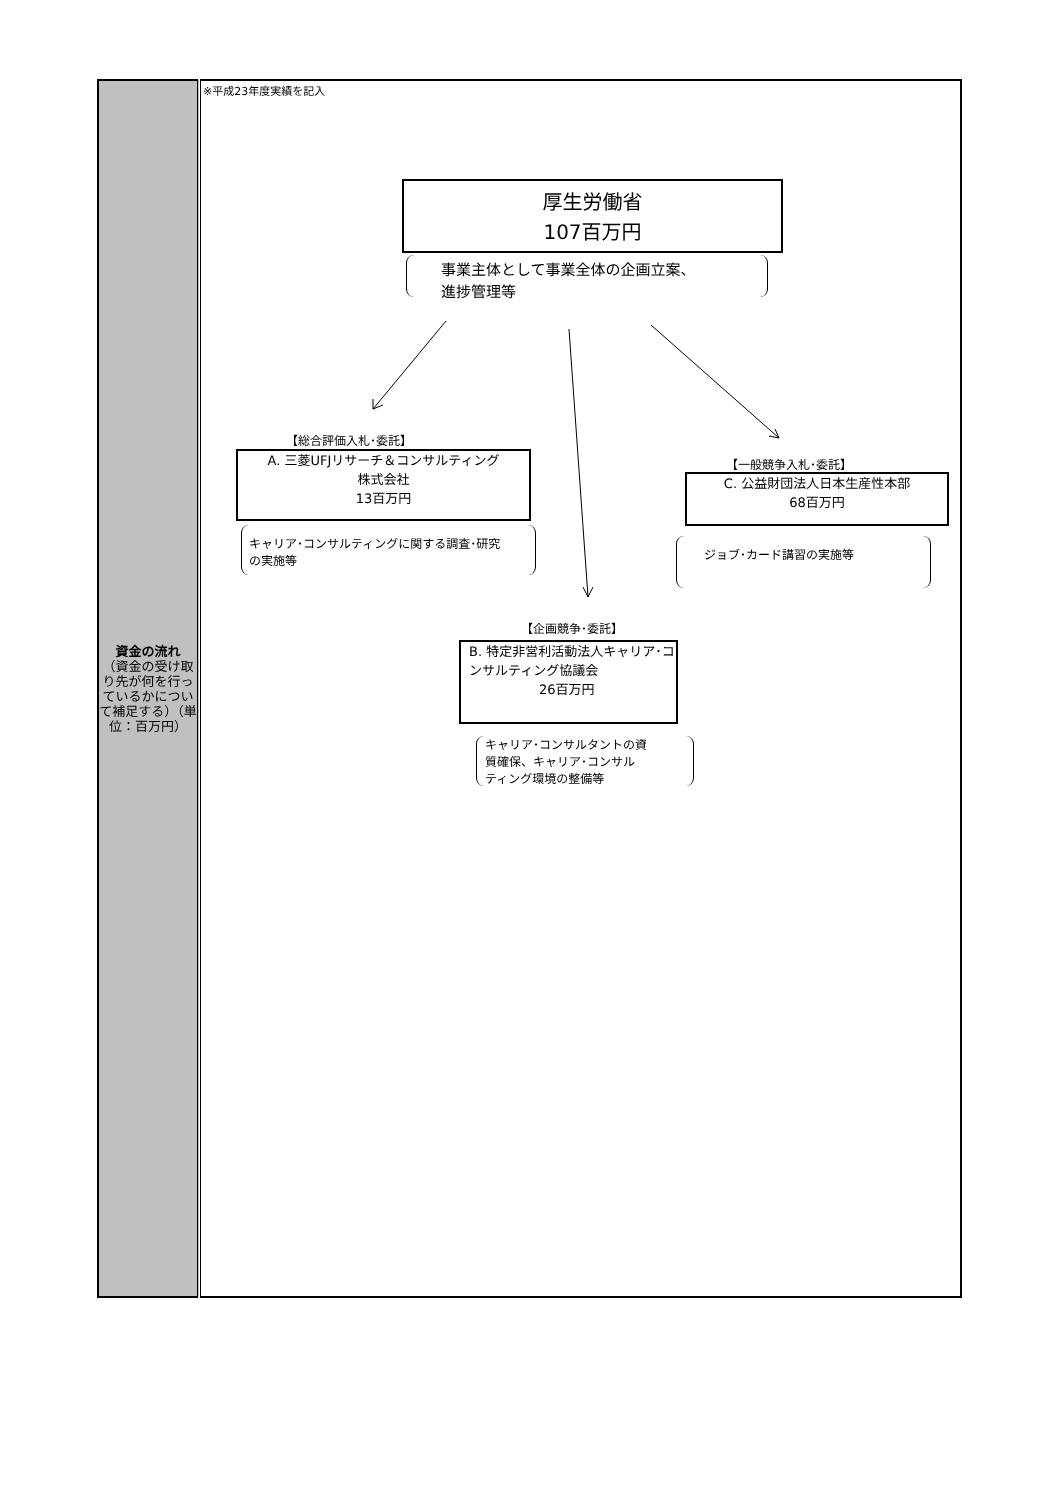| 資金の流れ （資金の受け取り先が何を行っているかについて補足する）（単位：百万円） | ※平成23年度実績を記入 厚生労働省 107百万円 事業主体として事業全体の企画立案、 進捗管理等 【総合評価入札･委託】 A. 三菱UFJリサーチ＆コンサルティング 株式会社 13百万円 キャリア･コンサルティングに関する調査･研究 の実施等 【一般競争入札･委託】 C. 公益財団法人日本生産性本部 68百万円 ジョブ･カード講習の実施等 【企画競争･委託】 B. 特定非営利活動法人キャリア･コンサルティング協議会 26百万円 キャリア･コンサルタントの資 質確保、キャリア･コンサル ティング環境の整備等 |